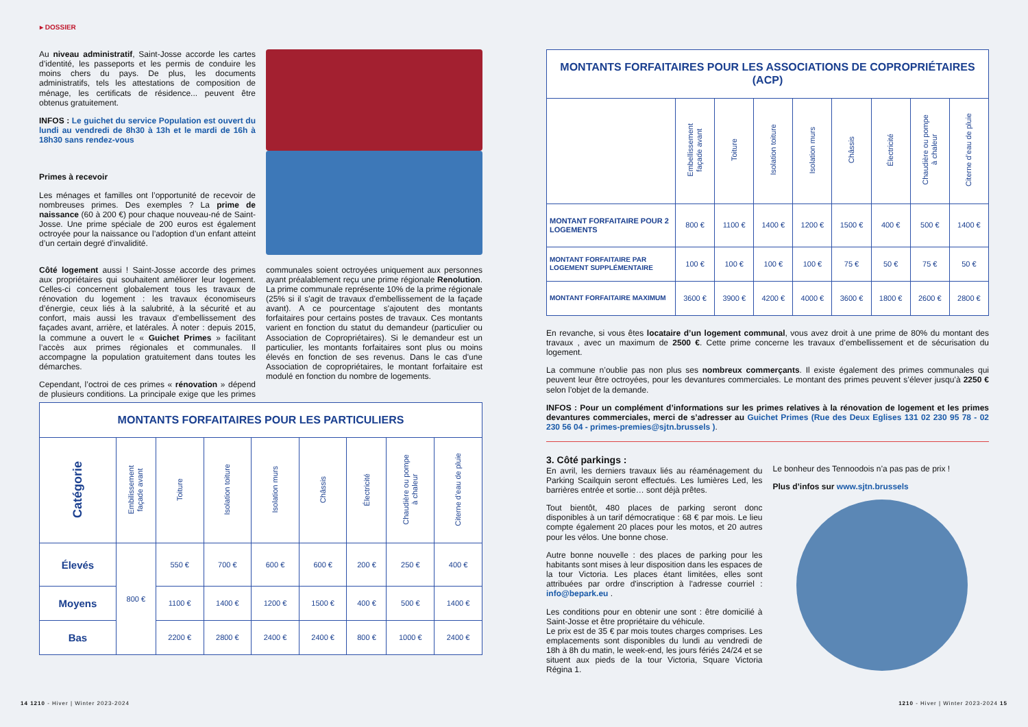▸ DOSSIER
Au niveau administratif, Saint-Josse accorde les cartes d’identité, les passeports et les permis de conduire les moins chers du pays. De plus, les documents administratifs, tels les attestations de composition de ménage, les certificats de résidence... peuvent être obtenus gratuitement.
INFOS : Le guichet du service Population est ouvert du lundi au vendredi de 8h30 à 13h et le mardi de 16h à 18h30 sans rendez-vous
Primes à recevoir
Les ménages et familles ont l’opportunité de recevoir de nombreuses primes. Des exemples ? La prime de naissance (60 à 200 €) pour chaque nouveau-né de Saint-Josse. Une prime spéciale de 200 euros est également octroyée pour la naissance ou l’adoption d’un enfant atteint d’un certain degré d’invalidité.
Côté logement aussi ! Saint-Josse accorde des primes aux propriétaires qui souhaitent améliorer leur logement. Celles-ci concernent globalement tous les travaux de rénovation du logement : les travaux économiseurs d’énergie, ceux liés à la salubrité, à la sécurité et au confort, mais aussi les travaux d’embellissement des façades avant, arrière, et latérales. À noter : depuis 2015, la commune a ouvert le « Guichet Primes » facilitant l’accès aux primes régionales et communales. Il accompagne la population gratuitement dans toutes les démarches.
Cependant, l’octroi de ces primes « rénovation » dépend de plusieurs conditions. La principale exige que les primes communales soient octroyées uniquement aux personnes ayant préalablement reçu une prime régionale Renolution. La prime communale représente 10% de la prime régionale (25% si il s'agit de travaux d'embellissement de la façade avant). A ce pourcentage s'ajoutent des montants forfaitaires pour certains postes de travaux. Ces montants varient en fonction du statut du demandeur (particulier ou Association de Copropriétaires). Si le demandeur est un particulier, les montants forfaitaires sont plus ou moins élevés en fonction de ses revenus. Dans le cas d'une Association de copropriétaires, le montant forfaitaire est modulé en fonction du nombre de logements.
| MONTANTS FORFAITAIRES POUR LES PARTICULIERS | | | | | | | | |
| --- | --- | --- | --- | --- | --- | --- | --- | --- |
| Catégorie | Embilissement façade avant | Toiture | Isolation toiture | Isolation murs | Châssis | Électricité | Chaudière ou pompe à chaleur | Citerne d'eau de pluie |
| Élevés | 800 € | 550 € | 700 € | 600 € | 600 € | 200 € | 250 € | 400 € |
| Moyens | | 1100 € | 1400 € | 1200 € | 1500 € | 400 € | 500 € | 1400 € |
| Bas | | 2200 € | 2800 € | 2400 € | 2400 € | 800 € | 1000 € | 2400 € |
14 1210 - Hiver | Winter 2023-2024
| MONTANTS FORFAITAIRES POUR LES ASSOCIATIONS DE COPROPRIÉTAIRES (ACP) | | | | | | | | |
| --- | --- | --- | --- | --- | --- | --- | --- | --- |
| | Embellissement façade avant | Toiture | Isolation toiture | Isolation murs | Châssis | Électricité | Chaudière ou pompe à chaleur | Citerne d’eau de pluie |
| MONTANT FORFAITAIRE POUR 2 LOGEMENTS | 800 € | 1100 € | 1400 € | 1200 € | 1500 € | 400 € | 500 € | 1400 € |
| MONTANT FORFAITAIRE PAR LOGEMENT SUPPLÉMENTAIRE | 100 € | 100 € | 100 € | 100 € | 75 € | 50 € | 75 € | 50 € |
| MONTANT FORFAITAIRE MAXIMUM | 3600 € | 3900 € | 4200 € | 4000 € | 3600 € | 1800 € | 2600 € | 2800 € |
En revanche, si vous êtes locataire d’un logement communal, vous avez droit à une prime de 80% du montant des travaux , avec un maximum de 2500 €. Cette prime concerne les travaux d’embellissement et de sécurisation du logement.
La commune n’oublie pas non plus ses nombreux commerçants. Il existe également des primes communales qui peuvent leur être octroyées, pour les devantures commerciales. Le montant des primes peuvent s’élever jusqu’à 2250 € selon l’objet de la demande.
INFOS : Pour un complément d’informations sur les primes relatives à la rénovation de logement et les primes devantures commerciales, merci de s’adresser au Guichet Primes (Rue des Deux Eglises 131 02 230 95 78 - 02 230 56 04 - primes-premies@sjtn.brussels ).
3. Côté parkings :
En avril, les derniers travaux liés au réaménagement du Parking Scailquin seront effectués. Les lumières Led, les barrières entrée et sortie… sont déjà prêtes.
Tout bientôt, 480 places de parking seront donc disponibles à un tarif démocratique : 68 € par mois. Le lieu compte également 20 places pour les motos, et 20 autres pour les vélos. Une bonne chose.
Autre bonne nouvelle : des places de parking pour les habitants sont mises à leur disposition dans les espaces de la tour Victoria. Les places étant limitées, elles sont attribuées par ordre d'inscription à l'adresse courriel : info@bepark.eu .
Les conditions pour en obtenir une sont : être domicilié à Saint-Josse et être propriétaire du véhicule.
Le prix est de 35 € par mois toutes charges comprises. Les emplacements sont disponibles du lundi au vendredi de 18h à 8h du matin, le week-end, les jours fériés 24/24 et se situent aux pieds de la tour Victoria, Square Victoria Régina 1.
Le bonheur des Tennoodois n’a pas pas de prix !
Plus d’infos sur www.sjtn.brussels
1210 - Hiver | Winter 2023-2024 15